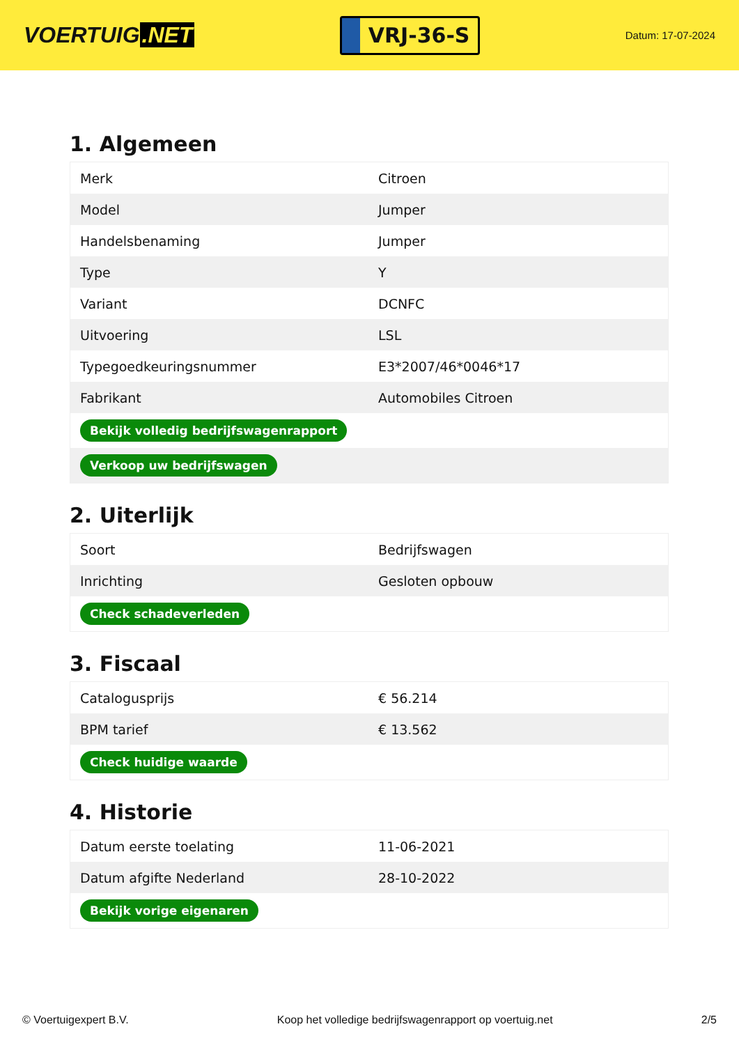VOERTUIG.NET
VRJ-36-S
Datum: 17-07-2024
1. Algemeen
| Merk | Citroen |
| Model | Jumper |
| Handelsbenaming | Jumper |
| Type | Y |
| Variant | DCNFC |
| Uitvoering | LSL |
| Typegoedkeuringsnummer | E3*2007/46*0046*17 |
| Fabrikant | Automobiles Citroen |
| Bekijk volledig bedrijfswagenrapport | |
| Verkoop uw bedrijfswagen | |
2. Uiterlijk
| Soort | Bedrijfswagen |
| Inrichting | Gesloten opbouw |
| Check schadeverleden | |
3. Fiscaal
| Catalogusprijs | € 56.214 |
| BPM tarief | € 13.562 |
| Check huidige waarde | |
4. Historie
| Datum eerste toelating | 11-06-2021 |
| Datum afgifte Nederland | 28-10-2022 |
| Bekijk vorige eigenaren | |
© Voertuigexpert B.V. Koop het volledige bedrijfswagenrapport op voertuig.net 2/5